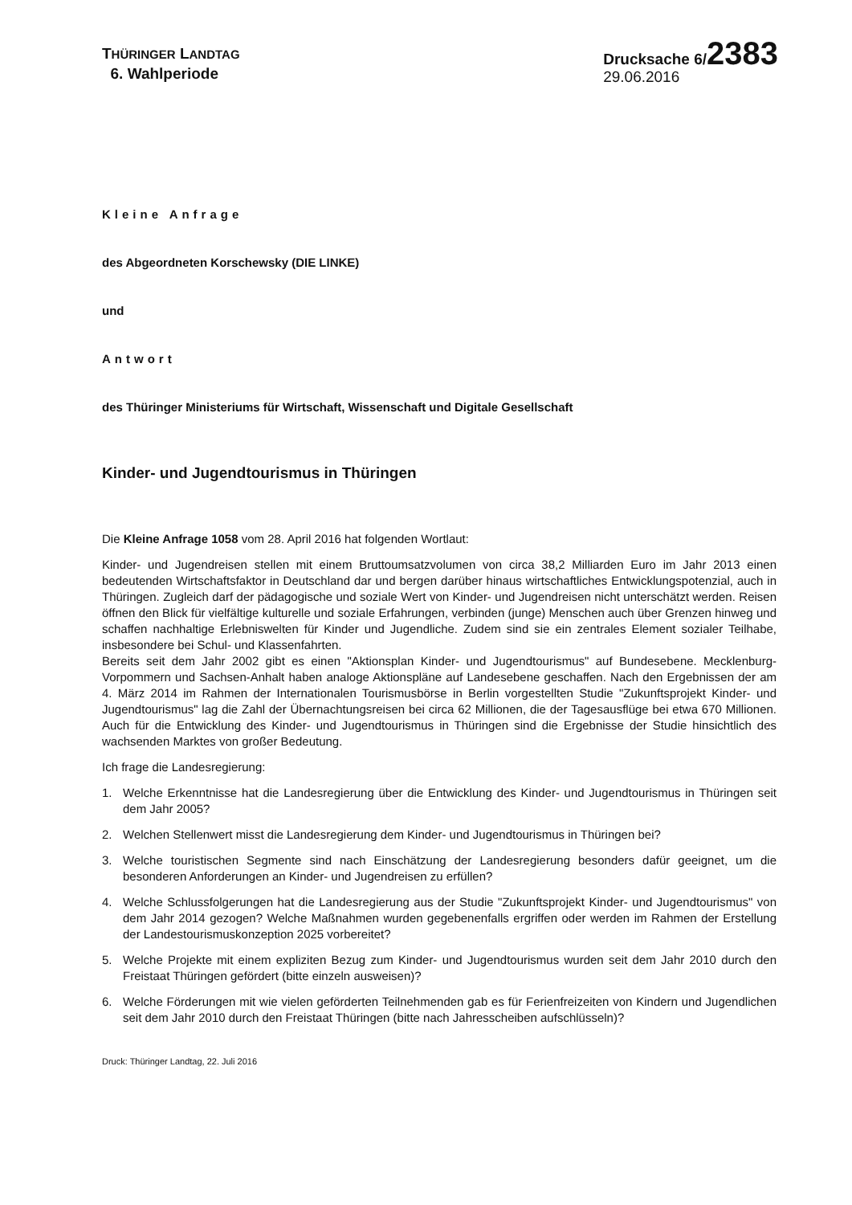THÜRINGER LANDTAG
6. Wahlperiode
Drucksache 6/2383
29.06.2016
Kleine Anfrage
des Abgeordneten Korschewsky (DIE LINKE)
und
Antwort
des Thüringer Ministeriums für Wirtschaft, Wissenschaft und Digitale Gesellschaft
Kinder- und Jugendtourismus in Thüringen
Die Kleine Anfrage 1058 vom 28. April 2016 hat folgenden Wortlaut:
Kinder- und Jugendreisen stellen mit einem Bruttoumsatzvolumen von circa 38,2 Milliarden Euro im Jahr 2013 einen bedeutenden Wirtschaftsfaktor in Deutschland dar und bergen darüber hinaus wirtschaftliches Entwicklungspotenzial, auch in Thüringen. Zugleich darf der pädagogische und soziale Wert von Kinder- und Jugendreisen nicht unterschätzt werden. Reisen öffnen den Blick für vielfältige kulturelle und soziale Erfahrungen, verbinden (junge) Menschen auch über Grenzen hinweg und schaffen nachhaltige Erlebniswelten für Kinder und Jugendliche. Zudem sind sie ein zentrales Element sozialer Teilhabe, insbesondere bei Schul- und Klassenfahrten.
Bereits seit dem Jahr 2002 gibt es einen "Aktionsplan Kinder- und Jugendtourismus" auf Bundesebene. Mecklenburg-Vorpommern und Sachsen-Anhalt haben analoge Aktionspläne auf Landesebene geschaffen. Nach den Ergebnissen der am 4. März 2014 im Rahmen der Internationalen Tourismusbörse in Berlin vorgestellten Studie "Zukunftsprojekt Kinder- und Jugendtourismus" lag die Zahl der Übernachtungsreisen bei circa 62 Millionen, die der Tagesausflüge bei etwa 670 Millionen. Auch für die Entwicklung des Kinder- und Jugendtourismus in Thüringen sind die Ergebnisse der Studie hinsichtlich des wachsenden Marktes von großer Bedeutung.
Ich frage die Landesregierung:
1. Welche Erkenntnisse hat die Landesregierung über die Entwicklung des Kinder- und Jugendtourismus in Thüringen seit dem Jahr 2005?
2. Welchen Stellenwert misst die Landesregierung dem Kinder- und Jugendtourismus in Thüringen bei?
3. Welche touristischen Segmente sind nach Einschätzung der Landesregierung besonders dafür geeignet, um die besonderen Anforderungen an Kinder- und Jugendreisen zu erfüllen?
4. Welche Schlussfolgerungen hat die Landesregierung aus der Studie "Zukunftsprojekt Kinder- und Jugendtourismus" von dem Jahr 2014 gezogen? Welche Maßnahmen wurden gegebenenfalls ergriffen oder werden im Rahmen der Erstellung der Landestourismuskonzeption 2025 vorbereitet?
5. Welche Projekte mit einem expliziten Bezug zum Kinder- und Jugendtourismus wurden seit dem Jahr 2010 durch den Freistaat Thüringen gefördert (bitte einzeln ausweisen)?
6. Welche Förderungen mit wie vielen geförderten Teilnehmenden gab es für Ferienfreizeiten von Kindern und Jugendlichen seit dem Jahr 2010 durch den Freistaat Thüringen (bitte nach Jahresscheiben aufschlüsseln)?
Druck: Thüringer Landtag, 22. Juli 2016